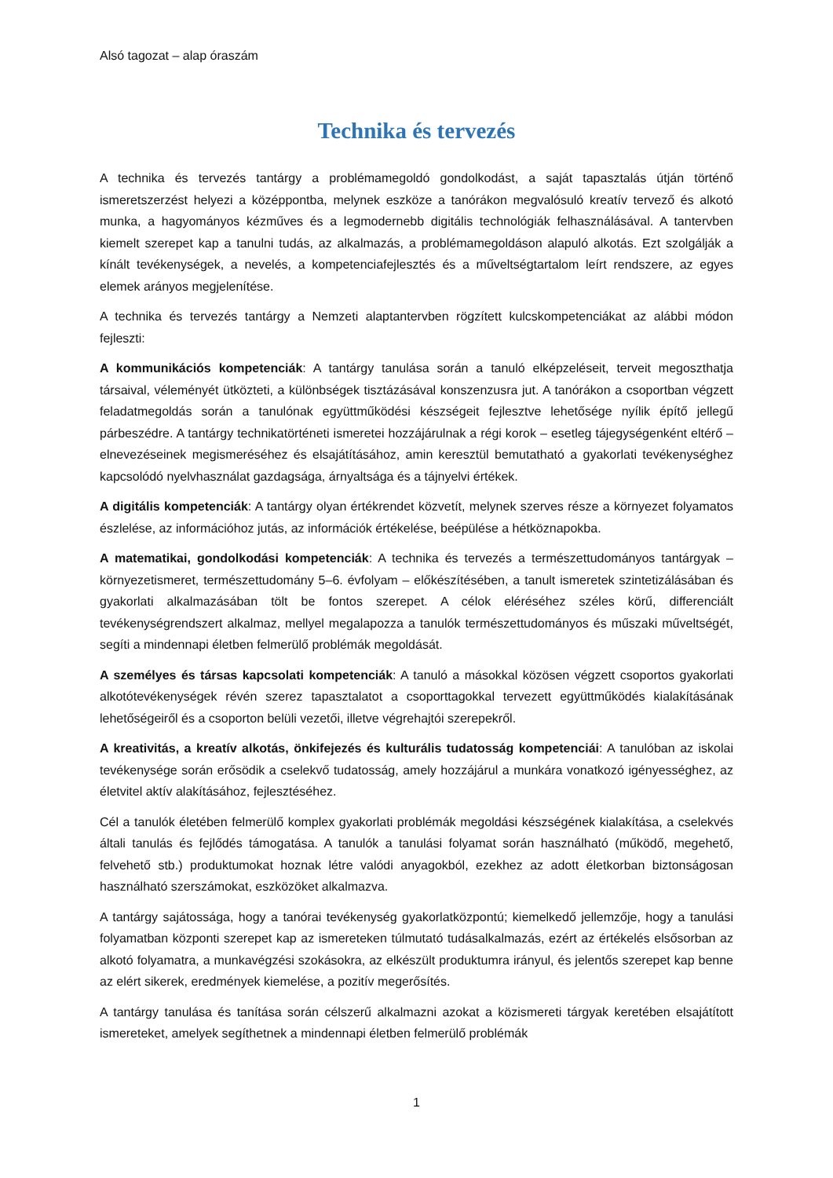Alsó tagozat – alap óraszám
Technika és tervezés
A technika és tervezés tantárgy a problémamegoldó gondolkodást, a saját tapasztalás útján történő ismeretszerzést helyezi a középpontba, melynek eszköze a tanórákon megvalósuló kreatív tervező és alkotó munka, a hagyományos kézműves és a legmodernebb digitális technológiák felhasználásával. A tantervben kiemelt szerepet kap a tanulni tudás, az alkalmazás, a problémamegoldáson alapuló alkotás. Ezt szolgálják a kínált tevékenységek, a nevelés, a kompetenciafejlesztés és a műveltségtartalom leírt rendszere, az egyes elemek arányos megjelenítése.
A technika és tervezés tantárgy a Nemzeti alaptantervben rögzített kulcskompetenciákat az alábbi módon fejleszti:
A kommunikációs kompetenciák: A tantárgy tanulása során a tanuló elképzeléseit, terveit megoszthatja társaival, véleményét ütközteti, a különbségek tisztázásával konszenzusra jut. A tanórákon a csoportban végzett feladatmegoldás során a tanulónak együttműködési készségeit fejlesztve lehetősége nyílik építő jellegű párbeszédre. A tantárgy technikatörténeti ismeretei hozzájárulnak a régi korok – esetleg tájegységenként eltérő – elnevezéseinek megismeréséhez és elsajátításához, amin keresztül bemutatható a gyakorlati tevékenységhez kapcsolódó nyelvhasználat gazdagsága, árnyaltsága és a tájnyelvi értékek.
A digitális kompetenciák: A tantárgy olyan értékrendet közvetít, melynek szerves része a környezet folyamatos észlelése, az információhoz jutás, az információk értékelése, beépülése a hétköznapokba.
A matematikai, gondolkodási kompetenciák: A technika és tervezés a természettudományos tantárgyak – környezetismeret, természettudomány 5–6. évfolyam – előkészítésében, a tanult ismeretek szintetizálásában és gyakorlati alkalmazásában tölt be fontos szerepet. A célok eléréséhez széles körű, differenciált tevékenységrendszert alkalmaz, mellyel megalapozza a tanulók természettudományos és műszaki műveltségét, segíti a mindennapi életben felmerülő problémák megoldását.
A személyes és társas kapcsolati kompetenciák: A tanuló a másokkal közösen végzett csoportos gyakorlati alkotótevékenységek révén szerez tapasztalatot a csoporttagokkal tervezett együttműködés kialakításának lehetőségeiről és a csoporton belüli vezetői, illetve végrehajtói szerepekről.
A kreativitás, a kreatív alkotás, önkifejezés és kulturális tudatosság kompetenciái: A tanulóban az iskolai tevékenysége során erősödik a cselekvő tudatosság, amely hozzájárul a munkára vonatkozó igényességhez, az életvitel aktív alakításához, fejlesztéséhez.
Cél a tanulók életében felmerülő komplex gyakorlati problémák megoldási készségének kialakítása, a cselekvés általi tanulás és fejlődés támogatása. A tanulók a tanulási folyamat során használható (működő, megehető, felvehető stb.) produktumokat hoznak létre valódi anyagokból, ezekhez az adott életkorban biztonságosan használható szerszámokat, eszközöket alkalmazva.
A tantárgy sajátossága, hogy a tanórai tevékenység gyakorlatközpontú; kiemelkedő jellemzője, hogy a tanulási folyamatban központi szerepet kap az ismereteken túlmutató tudásalkalmazás, ezért az értékelés elsősorban az alkotó folyamatra, a munkavégzési szokásokra, az elkészült produktumra irányul, és jelentős szerepet kap benne az elért sikerek, eredmények kiemelése, a pozitív megerősítés.
A tantárgy tanulása és tanítása során célszerű alkalmazni azokat a közismereti tárgyak keretében elsajátított ismereteket, amelyek segíthetnek a mindennapi életben felmerülő problémák
1